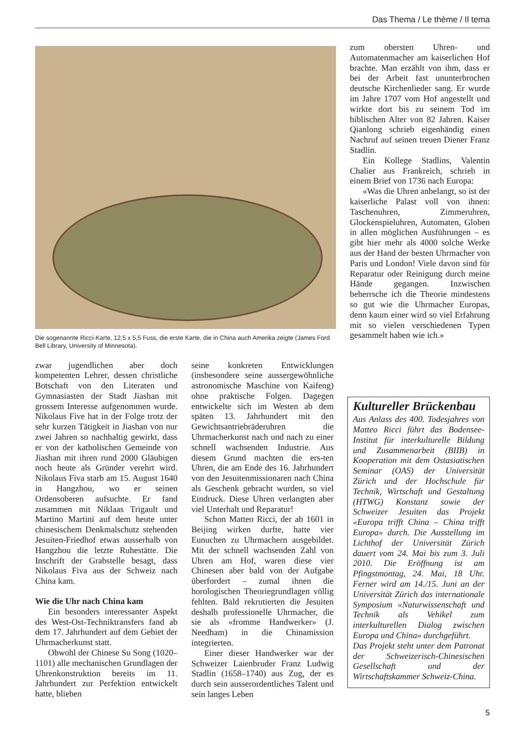Das Thema / Le thème / Il tema
Die sogenannte Ricci-Karte, 12,5 x 5,5 Fuss, die erste Karte, die in China auch Amerika zeigte (James Ford Bell Library, University of Minnesota).
zum obersten Uhren- und Automatenmacher am kaiserlichen Hof brachte. Man erzählt von ihm, dass er bei der Arbeit fast ununterbrochen deutsche Kirchenlieder sang. Er wurde im Jahre 1707 vom Hof angestellt und wirkte dort bis zu seinem Tod im biblischen Alter von 82 Jahren. Kaiser Qianlong schrieb eigenhändig einen Nachruf auf seinen treuen Diener Franz Stadlin.
Ein Kollege Stadlins, Valentin Chalier aus Frankreich, schrieb in einem Brief von 1736 nach Europa:
«Was die Uhren anbelangt, so ist der kaiserliche Palast voll von ihnen: Taschenuhren, Zimmeruhren, Glockenspieluhren, Automaten, Globen in allen möglichen Ausführungen – es gibt hier mehr als 4000 solche Werke aus der Hand der besten Uhrmacher von Paris und London! Viele davon sind für Reparatur oder Reinigung durch meine Hände gegangen. Inzwischen beherrsche ich die Theorie mindestens so gut wie die Uhrmacher Europas, denn kaum einer wird so viel Erfahrung mit so vielen verschiedenen Typen gesammelt haben wie ich.»
zwar jugendlichen aber doch kompetenten Lehrer, dessen christliche Botschaft von den Literaten und Gymnasiasten der Stadt Jiashan mit grossem Interesse aufgenommen wurde. Nikolaus Five hat in der Folge trotz der sehr kurzen Tätigkeit in Jiashan von nur zwei Jahren so nachhaltig gewirkt, dass er von der katholischen Gemeinde von Jiashan mit ihren rund 2000 Gläubigen noch heute als Gründer verehrt wird. Nikolaus Fiva starb am 15. August 1640 in Hangzhou, wo er seinen Ordensoberen aufsuchte. Er fand zusammen mit Niklaas Trigault und Martino Martini auf dem heute unter chinesischem Denkmalschutz stehenden Jesuiten-Friedhof etwas ausserhalb von Hangzhou die letzte Ruhestätte. Die Inschrift der Grabstelle besagt, dass Nikolaus Fiva aus der Schweiz nach China kam.
Wie die Uhr nach China kam
Ein besonders interessanter Aspekt des West-Ost-Techniktransfers fand ab dem 17. Jahrhundert auf dem Gebiet der Uhrmacherkunst statt.
Obwohl der Chinese Su Song (1020–1101) alle mechanischen Grundlagen der Uhrenkonstruktion bereits im 11. Jahrhundert zur Perfektion entwickelt hatte, blieben
seine konkreten Entwicklungen (insbesondere seine aussergewöhnliche astronomische Maschine von Kaifeng) ohne praktische Folgen. Dagegen entwickelte sich im Westen ab dem späten 13. Jahrhundert mit den Gewichtsantriebräderuhren die Uhrmacherkunst nach und nach zu einer schnell wachsenden Industrie. Aus diesem Grund machten die ers-ten Uhren, die am Ende des 16. Jahrhundert von den Jesuitenmissionaren nach China als Geschenk gebracht wurden, so viel Eindruck. Diese Uhren verlangten aber viel Unterhalt und Reparatur!
Schon Matteo Ricci, der ab 1601 in Beijing wirken durfte, hatte vier Eunuchen zu Uhrmachern ausgebildet. Mit der schnell wachsenden Zahl von Uhren am Hof, waren diese vier Chinesen aber bald von der Aufgabe überfordert – zumal ihnen die horologischen Theoriegrundlagen völlig fehlten. Bald rekrutierten die Jesuiten deshalb professionelle Uhrmacher, die sie als «fromme Handwerker» (J. Needham) in die Chinamission integrierten.
Einer dieser Handwerker war der Schweizer Laienbruder Franz Ludwig Stadlin (1658–1740) aus Zug, der es durch sein ausserordentliches Talent und sein langes Leben
Kultureller Brückenbau
Aus Anlass des 400. Todesjahres von Matteo Ricci führt das Bodensee-Institut für interkulturelle Bildung und Zusammenarbeit (BIIB) in Kooperation mit dem Ostasiatischen Seminar (OAS) der Universität Zürich und der Hochschule für Technik, Wirtschaft und Gestaltung (HTWG) Konstanz sowie der Schweizer Jesuiten das Projekt «Europa trifft China – China trifft Europa» durch. Die Ausstellung im Lichthof der Universität Zürich dauert vom 24. Mai bis zum 3. Juli 2010. Die Eröffnung ist am Pfingstmontag, 24. Mai, 18 Uhr. Ferner wird am 14./15. Juni an der Universität Zürich das internationale Symposium «Naturwissenschaft und Technik als Vehikel zum interkulturellen Dialog zwischen Europa und China» durchgeführt.
Das Projekt steht unter dem Patronat der Schweizerisch-Chinesischen Gesellschaft und der Wirtschaftskammer Schweiz-China.
5